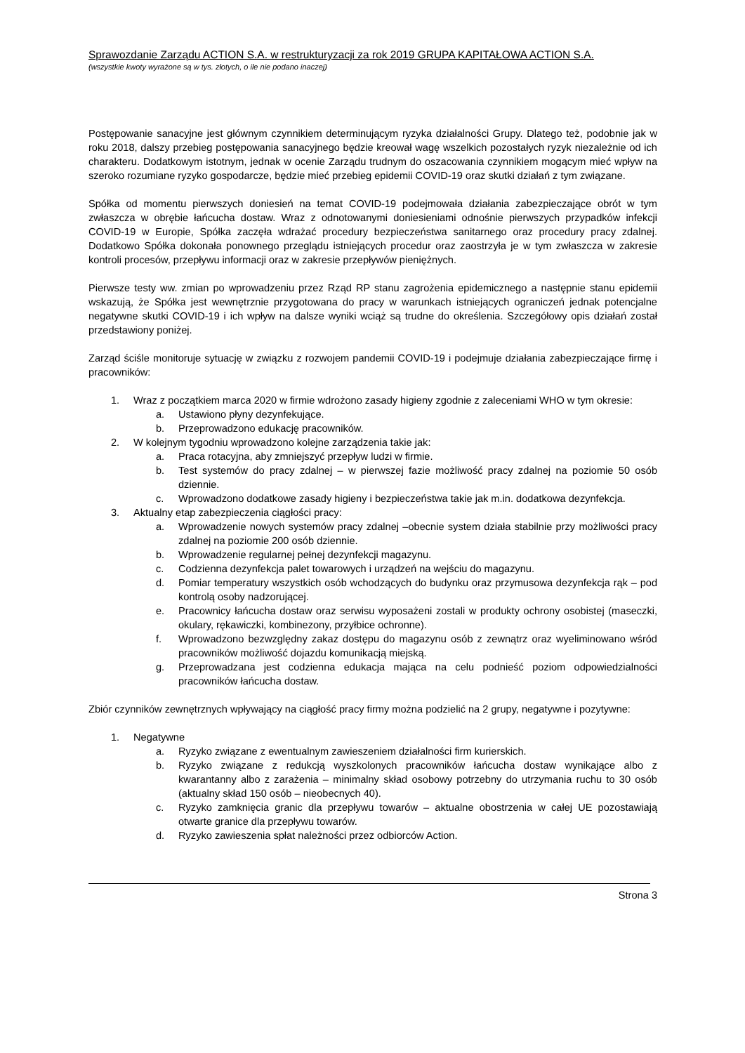Sprawozdanie Zarządu ACTION S.A. w restrukturyzacji za rok 2019 GRUPA KAPITAŁOWA ACTION S.A.
(wszystkie kwoty wyrażone są w tys. złotych, o ile nie podano inaczej)
Postępowanie sanacyjne jest głównym czynnikiem determinującym ryzyka działalności Grupy. Dlatego też, podobnie jak w roku 2018, dalszy przebieg postępowania sanacyjnego będzie kreował wagę wszelkich pozostałych ryzyk niezależnie od ich charakteru. Dodatkowym istotnym, jednak w ocenie Zarządu trudnym do oszacowania czynnikiem mogącym mieć wpływ na szeroko rozumiane ryzyko gospodarcze, będzie mieć przebieg epidemii COVID-19 oraz skutki działań z tym związane.
Spółka od momentu pierwszych doniesień na temat COVID-19 podejmowała działania zabezpieczające obrót w tym zwłaszcza w obrębie łańcucha dostaw. Wraz z odnotowanymi doniesieniami odnośnie pierwszych przypadków infekcji COVID-19 w Europie, Spółka zaczęła wdrażać procedury bezpieczeństwa sanitarnego oraz procedury pracy zdalnej. Dodatkowo Spółka dokonała ponownego przeglądu istniejących procedur oraz zaostrzyła je w tym zwłaszcza w zakresie kontroli procesów, przepływu informacji oraz w zakresie przepływów pieniężnych.
Pierwsze testy ww. zmian po wprowadzeniu przez Rząd RP stanu zagrożenia epidemicznego a następnie stanu epidemii wskazują, że Spółka jest wewnętrznie przygotowana do pracy w warunkach istniejących ograniczeń jednak potencjalne negatywne skutki COVID-19 i ich wpływ na dalsze wyniki wciąż są trudne do określenia. Szczegółowy opis działań został przedstawiony poniżej.
Zarząd ściśle monitoruje sytuację w związku z rozwojem pandemii COVID-19 i podejmuje działania zabezpieczające firmę i pracowników:
1. Wraz z początkiem marca 2020 w firmie wdrożono zasady higieny zgodnie z zaleceniami WHO w tym okresie:
a. Ustawiono płyny dezynfekujące.
b. Przeprowadzono edukację pracowników.
2. W kolejnym tygodniu wprowadzono kolejne zarządzenia takie jak:
a. Praca rotacyjna, aby zmniejszyć przepływ ludzi w firmie.
b. Test systemów do pracy zdalnej – w pierwszej fazie możliwość pracy zdalnej na poziomie 50 osób dziennie.
c. Wprowadzono dodatkowe zasady higieny i bezpieczeństwa takie jak m.in. dodatkowa dezynfekcja.
3. Aktualny etap zabezpieczenia ciągłości pracy:
a. Wprowadzenie nowych systemów pracy zdalnej –obecnie system działa stabilnie przy możliwości pracy zdalnej na poziomie 200 osób dziennie.
b. Wprowadzenie regularnej pełnej dezynfekcji magazynu.
c. Codzienna dezynfekcja palet towarowych i urządzeń na wejściu do magazynu.
d. Pomiar temperatury wszystkich osób wchodzących do budynku oraz przymusowa dezynfekcja rąk – pod kontrolą osoby nadzorującej.
e. Pracownicy łańcucha dostaw oraz serwisu wyposażeni zostali w produkty ochrony osobistej (maseczki, okulary, rękawiczki, kombinezony, przyłbice ochronne).
f. Wprowadzono bezwzględny zakaz dostępu do magazynu osób z zewnątrz oraz wyeliminowano wśród pracowników możliwość dojazdu komunikacją miejską.
g. Przeprowadzana jest codzienna edukacja mająca na celu podnieść poziom odpowiedzialności pracowników łańcucha dostaw.
Zbiór czynników zewnętrznych wpływający na ciągłość pracy firmy można podzielić na 2 grupy, negatywne i pozytywne:
1. Negatywne
a. Ryzyko związane z ewentualnym zawieszeniem działalności firm kurierskich.
b. Ryzyko związane z redukcją wyszkolonych pracowników łańcucha dostaw wynikające albo z kwarantanny albo z zarażenia – minimalny skład osobowy potrzebny do utrzymania ruchu to 30 osób (aktualny skład 150 osób – nieobecnych 40).
c. Ryzyko zamknięcia granic dla przepływu towarów – aktualne obostrzenia w całej UE pozostawiają otwarte granice dla przepływu towarów.
d. Ryzyko zawieszenia spłat należności przez odbiorców Action.
Strona 3